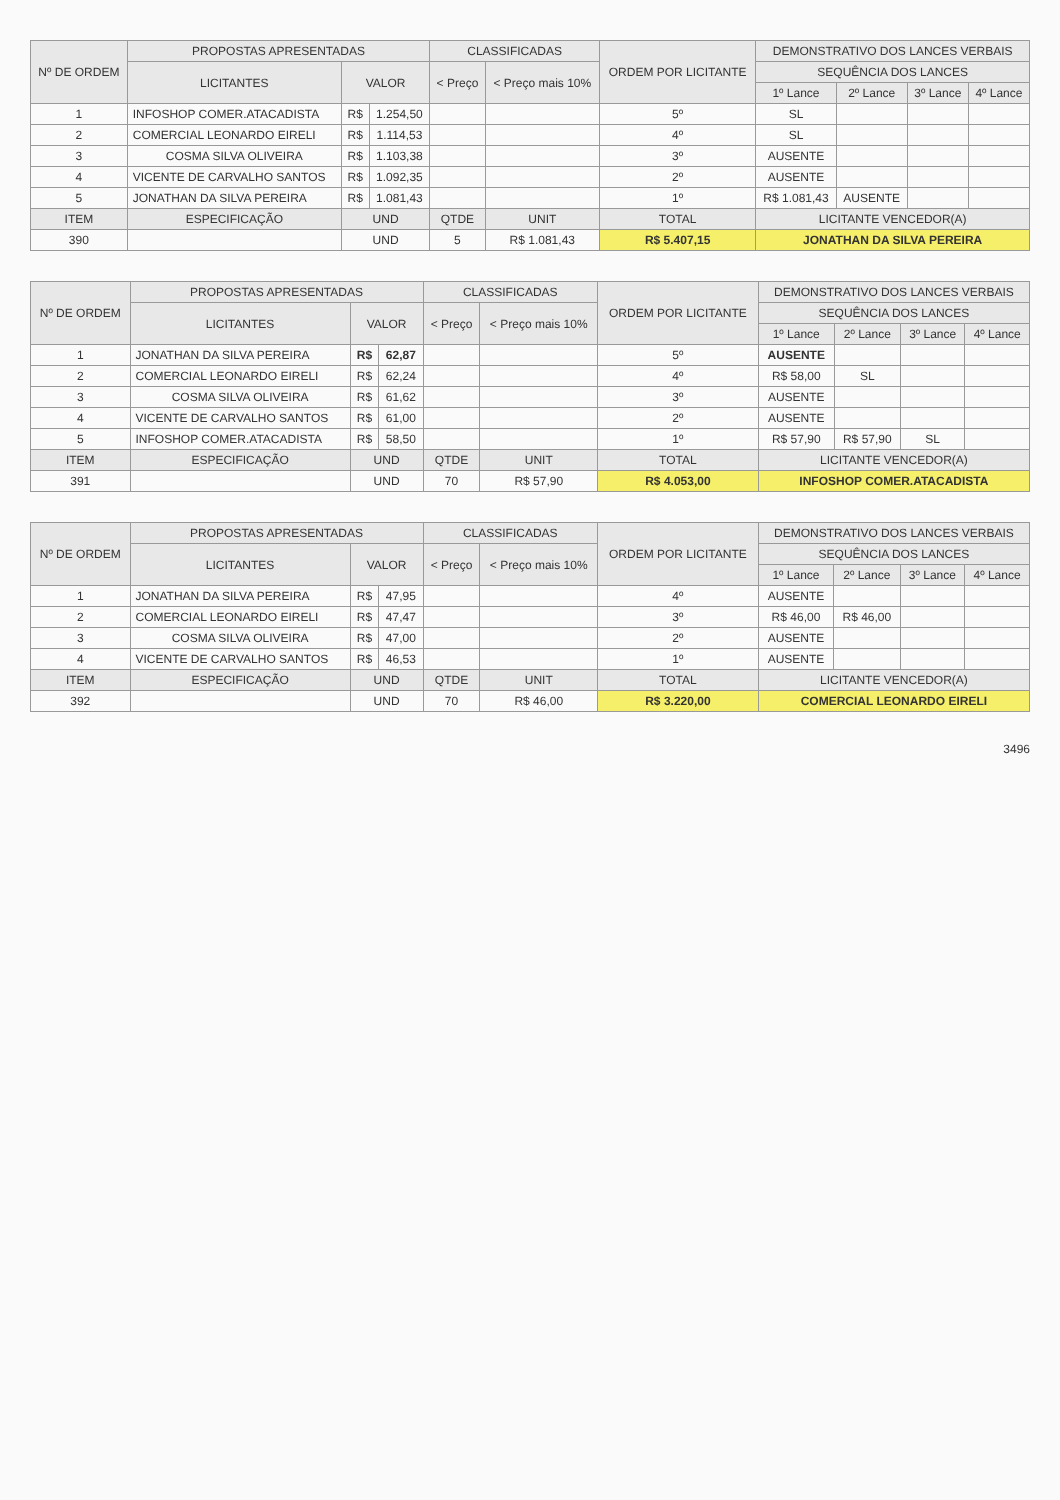| Nº DE ORDEM | PROPOSTAS APRESENTADAS | | | CLASSIFICADAS | | ORDEM POR LICITANTE | DEMONSTRATIVO DOS LANCES VERBAIS | | | |
| --- | --- | --- | --- | --- | --- | --- | --- | --- | --- | --- |
| | LICITANTES | VALOR | | < Preço | < Preço mais 10% | | SEQUÊNCIA DOS LANCES | | | |
| | | | | | | | 1º Lance | 2º Lance | 3º Lance | 4º Lance |
| 1 | INFOSHOP COMER.ATACADISTA | R$ | 1.254,50 | | | 5º | SL | | | |
| 2 | COMERCIAL LEONARDO EIRELI | R$ | 1.114,53 | | | 4º | SL | | | |
| 3 | COSMA SILVA OLIVEIRA | R$ | 1.103,38 | | | 3º | AUSENTE | | | |
| 4 | VICENTE DE CARVALHO SANTOS | R$ | 1.092,35 | | | 2º | AUSENTE | | | |
| 5 | JONATHAN DA SILVA PEREIRA | R$ | 1.081,43 | | | 1º | R$ 1.081,43 | AUSENTE | | |
| ITEM | ESPECIFICAÇÃO | UND | | QTDE | UNIT | TOTAL | LICITANTE VENCEDOR(A) | | | |
| 390 | | UND | | 5 | R$ 1.081,43 | R$ 5.407,15 | JONATHAN DA SILVA PEREIRA | | | |
| Nº DE ORDEM | PROPOSTAS APRESENTADAS | | | CLASSIFICADAS | | ORDEM POR LICITANTE | DEMONSTRATIVO DOS LANCES VERBAIS | | | |
| --- | --- | --- | --- | --- | --- | --- | --- | --- | --- | --- |
| | LICITANTES | VALOR | | < Preço | < Preço mais 10% | | SEQUÊNCIA DOS LANCES | | | |
| | | | | | | | 1º Lance | 2º Lance | 3º Lance | 4º Lance |
| 1 | JONATHAN DA SILVA PEREIRA | R$ | 62,87 | | | 5º | AUSENTE | | | |
| 2 | COMERCIAL LEONARDO EIRELI | R$ | 62,24 | | | 4º | R$ 58,00 | SL | | |
| 3 | COSMA SILVA OLIVEIRA | R$ | 61,62 | | | 3º | AUSENTE | | | |
| 4 | VICENTE DE CARVALHO SANTOS | R$ | 61,00 | | | 2º | AUSENTE | | | |
| 5 | INFOSHOP COMER.ATACADISTA | R$ | 58,50 | | | 1º | R$ 57,90 | R$ 57,90 | SL | |
| ITEM | ESPECIFICAÇÃO | UND | | QTDE | UNIT | TOTAL | LICITANTE VENCEDOR(A) | | | |
| 391 | | UND | | 70 | R$ 57,90 | R$ 4.053,00 | INFOSHOP COMER.ATACADISTA | | | |
| Nº DE ORDEM | PROPOSTAS APRESENTADAS | | | CLASSIFICADAS | | ORDEM POR LICITANTE | DEMONSTRATIVO DOS LANCES VERBAIS | | | |
| --- | --- | --- | --- | --- | --- | --- | --- | --- | --- | --- |
| | LICITANTES | VALOR | | < Preço | < Preço mais 10% | | SEQUÊNCIA DOS LANCES | | | |
| | | | | | | | 1º Lance | 2º Lance | 3º Lance | 4º Lance |
| 1 | JONATHAN DA SILVA PEREIRA | R$ | 47,95 | | | 4º | AUSENTE | | | |
| 2 | COMERCIAL LEONARDO EIRELI | R$ | 47,47 | | | 3º | R$ 46,00 | R$ 46,00 | | |
| 3 | COSMA SILVA OLIVEIRA | R$ | 47,00 | | | 2º | AUSENTE | | | |
| 4 | VICENTE DE CARVALHO SANTOS | R$ | 46,53 | | | 1º | AUSENTE | | | |
| ITEM | ESPECIFICAÇÃO | UND | | QTDE | UNIT | TOTAL | LICITANTE VENCEDOR(A) | | | |
| 392 | | UND | | 70 | R$ 46,00 | R$ 3.220,00 | COMERCIAL LEONARDO EIRELI | | | |
3496